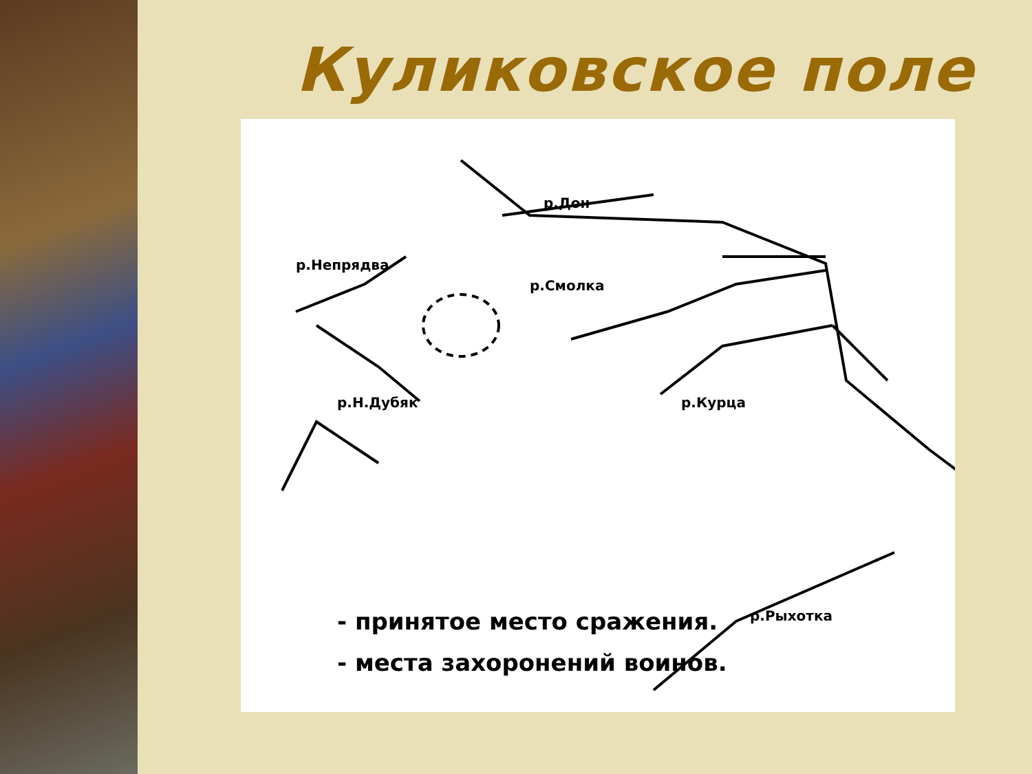Куликовское поле
р.Дон
р.Смолка
р.Непрядва
р.Н.Дубяк р.Курца
р.Рыхотка
- принятое место сражения.
- места захоронений воинов.